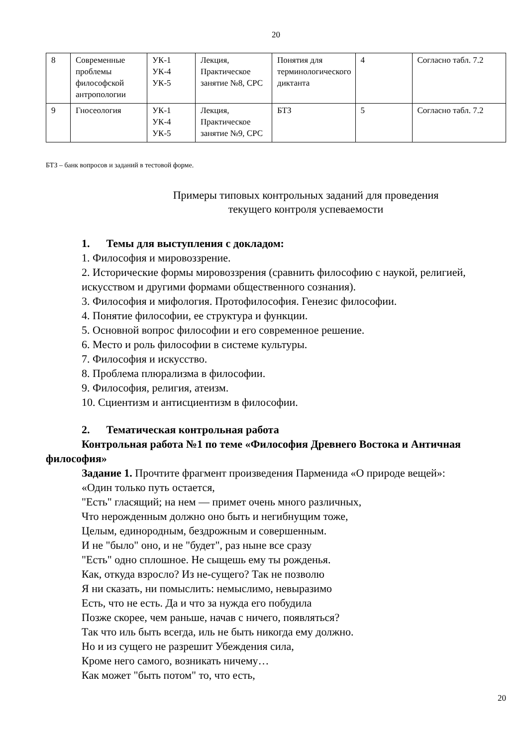20
| 8 | Современные проблемы философской антропологии | УК-1 УК-4 УК-5 | Лекция, Практическое занятие №8, СРС | Понятия для терминологического диктанта | 4 | Согласно табл. 7.2 |
| 9 | Гносеология | УК-1 УК-4 УК-5 | Лекция, Практическое занятие №9, СРС | БТЗ | 5 | Согласно табл. 7.2 |
БТЗ – банк вопросов и заданий в тестовой форме.
Примеры типовых контрольных заданий для проведения
текущего контроля успеваемости
1. Темы для выступления с докладом:
1. Философия и мировоззрение.
2. Исторические формы мировоззрения (сравнить философию с наукой, религией, искусством и другими формами общественного сознания).
3. Философия и мифология. Протофилософия. Генезис философии.
4. Понятие философии, ее структура и функции.
5. Основной вопрос философии и его современное решение.
6. Место и роль философии в системе культуры.
7. Философия и искусство.
8. Проблема плюрализма в философии.
9. Философия, религия, атеизм.
10. Сциентизм и антисциентизм в философии.
2. Тематическая контрольная работа
Контрольная работа №1 по теме «Философия Древнего Востока и Античная философия»
Задание 1. Прочтите фрагмент произведения Парменида «О природе вещей»:
«Один только путь остается,
"Есть" гласящий; на нем — примет очень много различных,
Что нерожденным должно оно быть и негибнущим тоже,
Целым, единородным, бездрожным и совершенным.
И не "было" оно, и не "будет", раз ныне все сразу
"Есть" одно сплошное. Не сыщешь ему ты рожденья.
Как, откуда взросло? Из не-сущего? Так не позволю
Я ни сказать, ни помыслить: немыслимо, невыразимо
Есть, что не есть. Да и что за нужда его побудила
Позже скорее, чем раньше, начав с ничего, появляться?
Так что иль быть всегда, иль не быть никогда ему должно.
Но и из сущего не разрешит Убеждения сила,
Кроме него самого, возникать ничему…
Как может "быть потом" то, что есть,
20